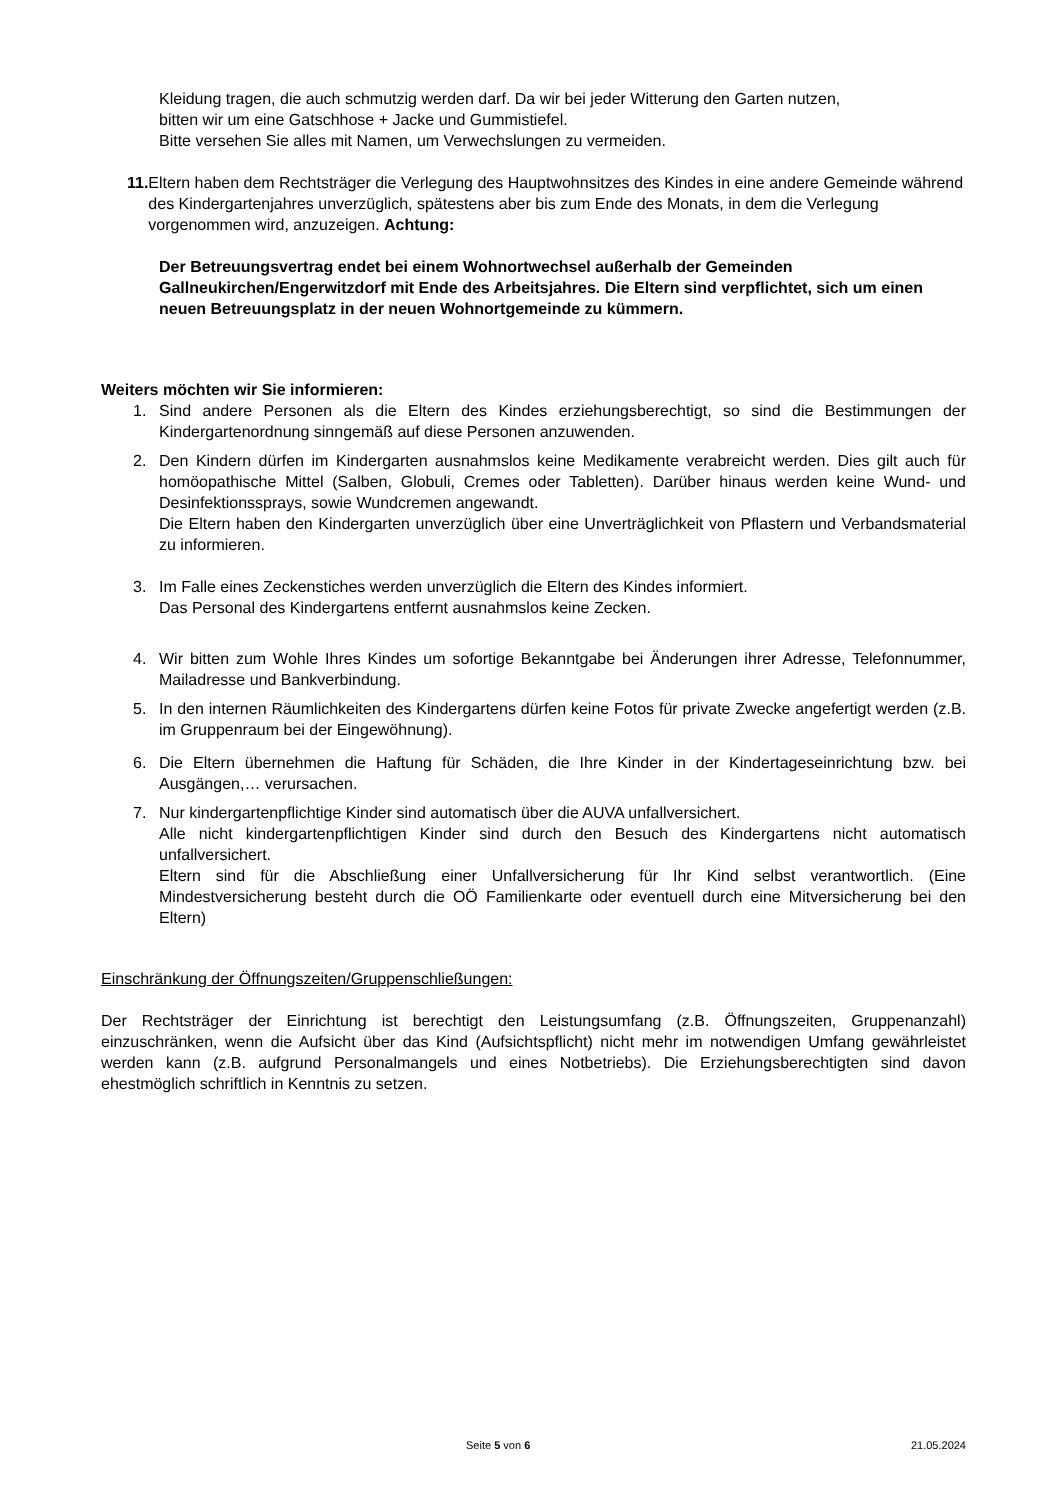Kleidung tragen, die auch schmutzig werden darf. Da wir bei jeder Witterung den Garten nutzen,
bitten wir um eine Gatschhose + Jacke und Gummistiefel.
Bitte versehen Sie alles mit Namen, um Verwechslungen zu vermeiden.
11. Eltern haben dem Rechtsträger die Verlegung des Hauptwohnsitzes des Kindes in eine andere Gemeinde während des Kindergartenjahres unverzüglich, spätestens aber bis zum Ende des Monats, in dem die Verlegung vorgenommen wird, anzuzeigen. Achtung:
Der Betreuungsvertrag endet bei einem Wohnortwechsel außerhalb der Gemeinden Gallneukirchen/Engerwitzdorf mit Ende des Arbeitsjahres. Die Eltern sind verpflichtet, sich um einen neuen Betreuungsplatz in der neuen Wohnortgemeinde zu kümmern.
Weiters möchten wir Sie informieren:
1. Sind andere Personen als die Eltern des Kindes erziehungsberechtigt, so sind die Bestimmungen der Kindergartenordnung sinngemäß auf diese Personen anzuwenden.
2. Den Kindern dürfen im Kindergarten ausnahmslos keine Medikamente verabreicht werden. Dies gilt auch für homöopathische Mittel (Salben, Globuli, Cremes oder Tabletten). Darüber hinaus werden keine Wund- und Desinfektionssprays, sowie Wundcremen angewandt.
Die Eltern haben den Kindergarten unverzüglich über eine Unverträglichkeit von Pflastern und Verbandsmaterial zu informieren.
3. Im Falle eines Zeckenstiches werden unverzüglich die Eltern des Kindes informiert.
Das Personal des Kindergartens entfernt ausnahmslos keine Zecken.
4. Wir bitten zum Wohle Ihres Kindes um sofortige Bekanntgabe bei Änderungen ihrer Adresse, Telefonnummer, Mailadresse und Bankverbindung.
5. In den internen Räumlichkeiten des Kindergartens dürfen keine Fotos für private Zwecke angefertigt werden (z.B. im Gruppenraum bei der Eingewöhnung).
6. Die Eltern übernehmen die Haftung für Schäden, die Ihre Kinder in der Kindertageseinrichtung bzw. bei Ausgängen,… verursachen.
7. Nur kindergartenpflichtige Kinder sind automatisch über die AUVA unfallversichert.
Alle nicht kindergartenpflichtigen Kinder sind durch den Besuch des Kindergartens nicht automatisch unfallversichert.
Eltern sind für die Abschließung einer Unfallversicherung für Ihr Kind selbst verantwortlich. (Eine Mindestversicherung besteht durch die OÖ Familienkarte oder eventuell durch eine Mitversicherung bei den Eltern)
Einschränkung der Öffnungszeiten/Gruppenschließungen:
Der Rechtsträger der Einrichtung ist berechtigt den Leistungsumfang (z.B. Öffnungszeiten, Gruppenanzahl) einzuschränken, wenn die Aufsicht über das Kind (Aufsichtspflicht) nicht mehr im notwendigen Umfang gewährleistet werden kann (z.B. aufgrund Personalmangels und eines Notbetriebs). Die Erziehungsberechtigten sind davon ehestmöglich schriftlich in Kenntnis zu setzen.
Seite 5 von 6 21.05.2024